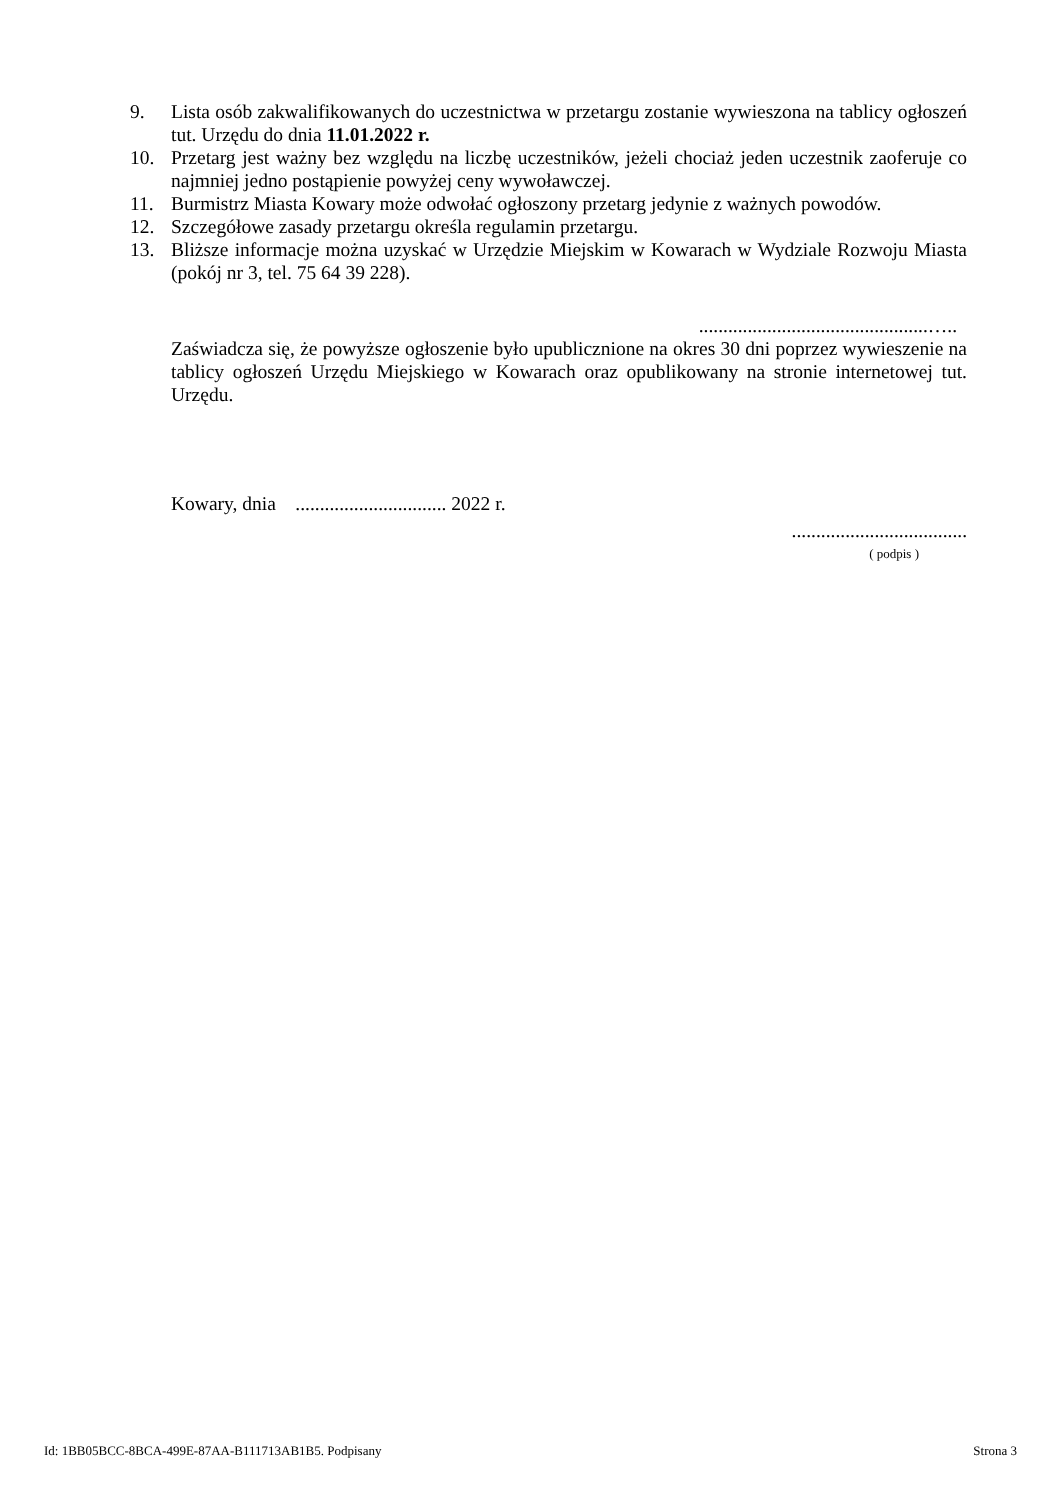9. Lista osób zakwalifikowanych do uczestnictwa w przetargu zostanie wywieszona na tablicy ogłoszeń tut. Urzędu do dnia 11.01.2022 r.
10. Przetarg jest ważny bez względu na liczbę uczestników, jeżeli chociaż jeden uczestnik zaoferuje co najmniej jedno postąpienie powyżej ceny wywoławczej.
11. Burmistrz Miasta Kowary może odwołać ogłoszony przetarg jedynie z ważnych powodów.
12. Szczegółowe zasady przetargu określa regulamin przetargu.
13. Bliższe informacje można uzyskać w Urzędzie Miejskim w Kowarach w Wydziale Rozwoju Miasta (pokój nr 3, tel. 75 64 39 228).
...............................................…..
Zaświadcza się, że powyższe ogłoszenie było upublicznione na okres 30 dni poprzez wywieszenie na tablicy ogłoszeń Urzędu Miejskiego w Kowarach oraz opublikowany na stronie internetowej tut. Urzędu.
Kowary, dnia ............................... 2022 r.
....................................
( podpis )
Id: 1BB05BCC-8BCA-499E-87AA-B111713AB1B5. Podpisany Strona 3